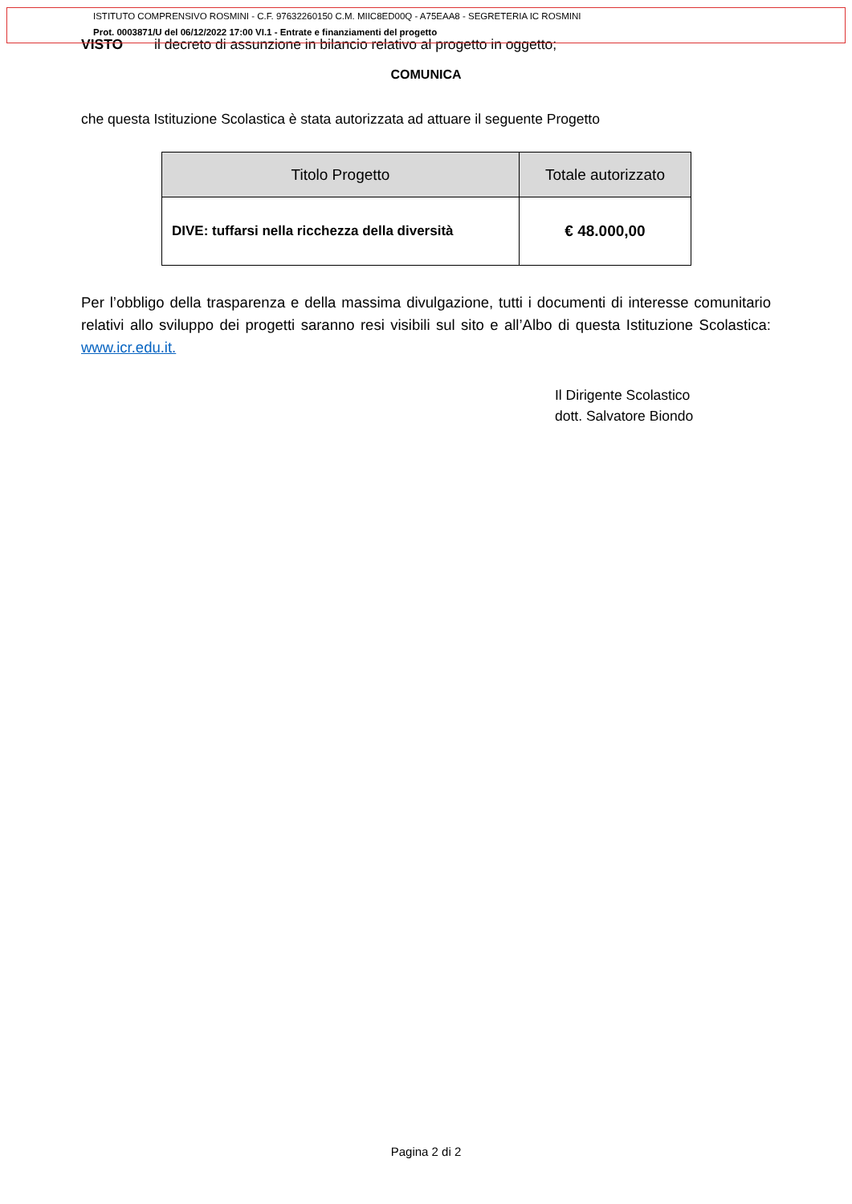ISTITUTO COMPRENSIVO ROSMINI - C.F. 97632260150 C.M. MIIC8ED00Q - A75EAA8 - SEGRETERIA IC ROSMINI
Prot. 0003871/U del 06/12/2022 17:00 VI.1 - Entrate e finanziamenti del progetto
VISTO il decreto di assunzione in bilancio relativo al progetto in oggetto;
COMUNICA
che questa Istituzione Scolastica è stata autorizzata ad attuare il seguente Progetto
| Titolo Progetto | Totale autorizzato |
| --- | --- |
| DIVE: tuffarsi nella ricchezza della diversità | € 48.000,00 |
Per l’obbligo della trasparenza e della massima divulgazione, tutti i documenti di interesse comunitario relativi allo sviluppo dei progetti saranno resi visibili sul sito e all’Albo di questa Istituzione Scolastica: www.icr.edu.it.
Il Dirigente Scolastico
dott. Salvatore Biondo
Pagina 2 di 2